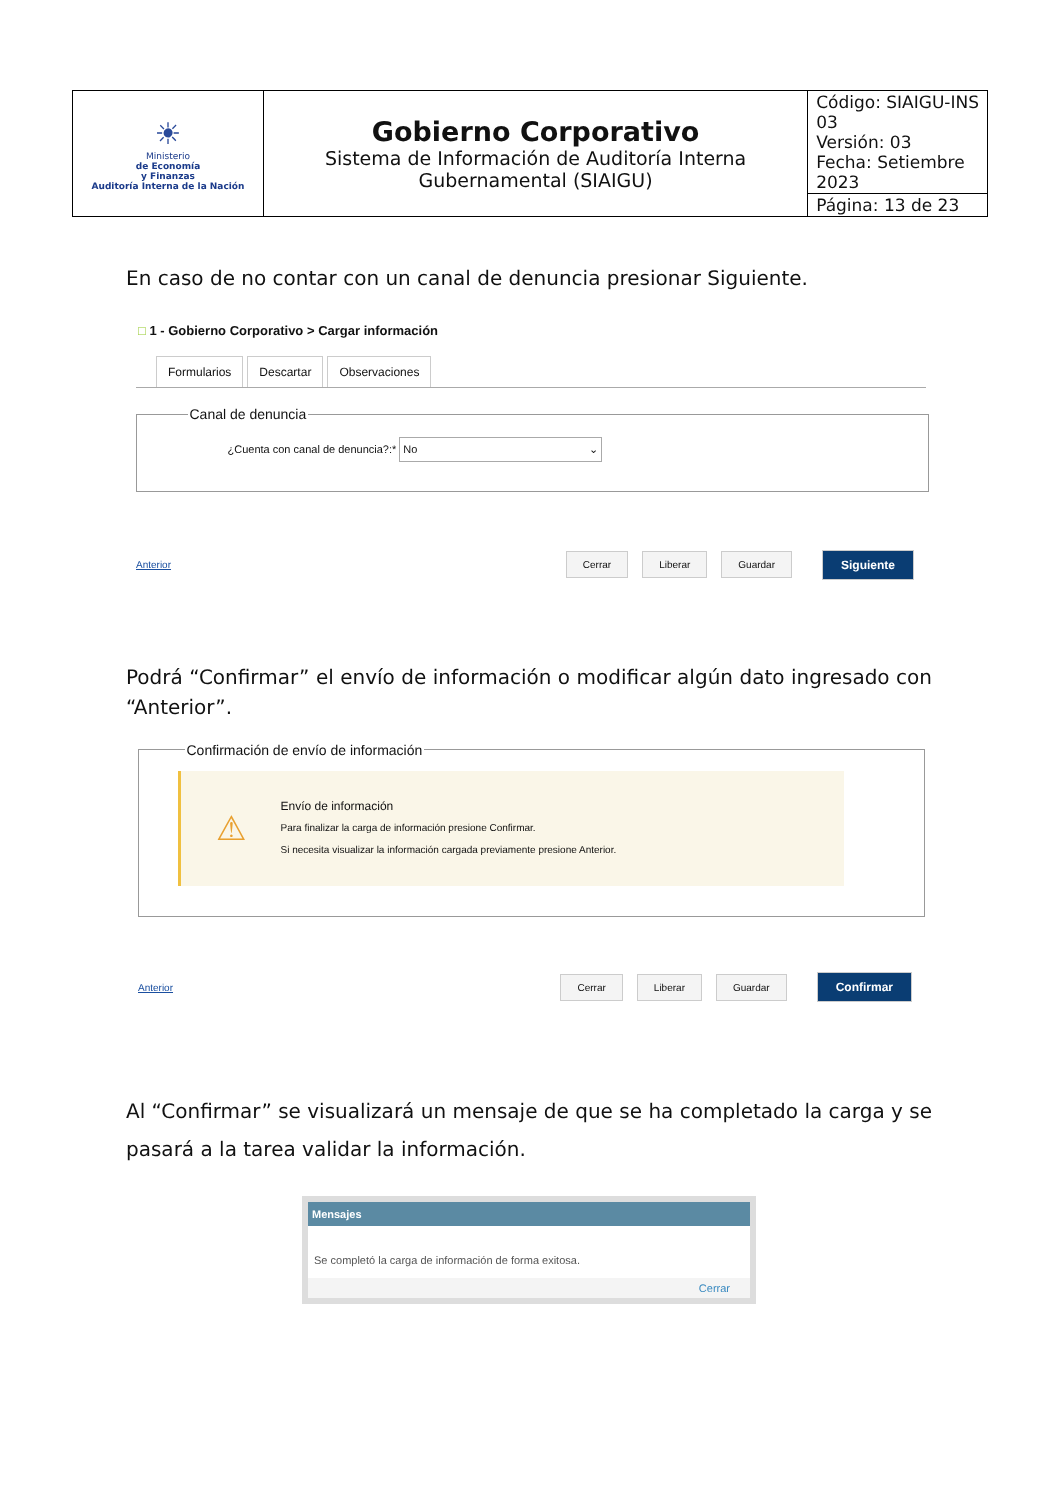| ☀ Ministerio de Economía y Finanzas Auditoría Interna de la Nación | Gobierno Corporativo Sistema de Información de Auditoría Interna Gubernamental (SIAIGU) | Código: SIAIGU-INS 03 Versión: 03 Fecha: Setiembre 2023 |
| | | Página: 13 de 23 |
En caso de no contar con un canal de denuncia presionar Siguiente.
□ 1 - Gobierno Corporativo > Cargar información
Formularios Descartar Observaciones
Canal de denuncia
¿Cuenta con canal de denuncia?:* No ⌄
Anterior Cerrar Liberar Guardar Siguiente
Podrá “Confirmar” el envío de información o modificar algún dato ingresado con “Anterior”.
Confirmación de envío de información
⚠
Envío de información
Para finalizar la carga de información presione Confirmar.
Si necesita visualizar la información cargada previamente presione Anterior.
Anterior Cerrar Liberar Guardar Confirmar
Al “Confirmar” se visualizará un mensaje de que se ha completado la carga y se pasará a la tarea validar la información.
Mensajes
Se completó la carga de información de forma exitosa.
Cerrar